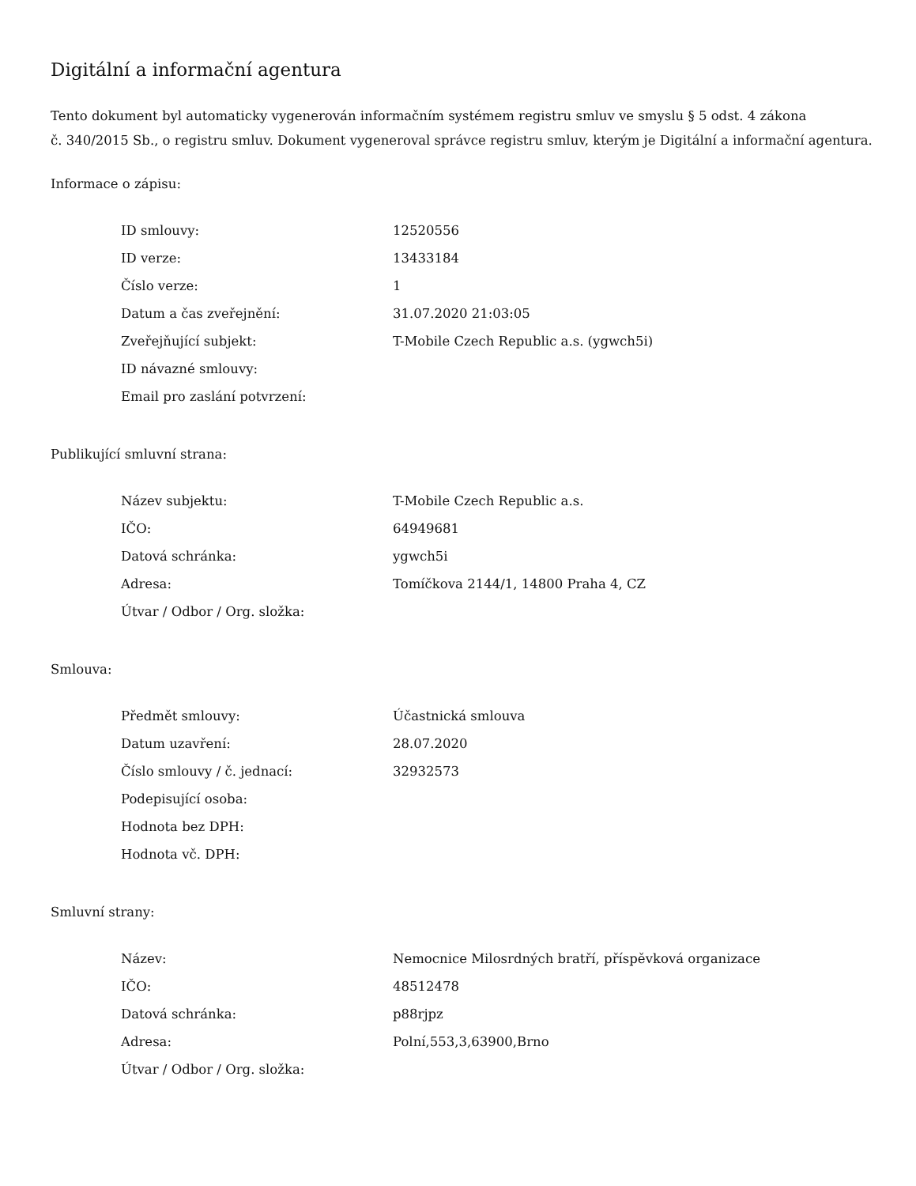Digitální a informační agentura
Tento dokument byl automaticky vygenerován informačním systémem registru smluv ve smyslu § 5 odst. 4 zákona
č. 340/2015 Sb., o registru smluv. Dokument vygeneroval správce registru smluv, kterým je Digitální a informační agentura.
Informace o zápisu:
| ID smlouvy: | 12520556 |
| ID verze: | 13433184 |
| Číslo verze: | 1 |
| Datum a čas zveřejnění: | 31.07.2020 21:03:05 |
| Zveřejňující subjekt: | T-Mobile Czech Republic a.s. (ygwch5i) |
| ID návazné smlouvy: | |
| Email pro zaslání potvrzení: | |
Publikující smluvní strana:
| Název subjektu: | T-Mobile Czech Republic a.s. |
| IČO: | 64949681 |
| Datová schránka: | ygwch5i |
| Adresa: | Tomíčkova 2144/1, 14800 Praha 4, CZ |
| Útvar / Odbor / Org. složka: | |
Smlouva:
| Předmět smlouvy: | Účastnická smlouva |
| Datum uzavření: | 28.07.2020 |
| Číslo smlouvy / č. jednací: | 32932573 |
| Podepisující osoba: | |
| Hodnota bez DPH: | |
| Hodnota vč. DPH: | |
Smluvní strany:
| Název: | Nemocnice Milosrdných bratří, příspěvková organizace |
| IČO: | 48512478 |
| Datová schránka: | p88rjpz |
| Adresa: | Polní,553,3,63900,Brno |
| Útvar / Odbor / Org. složka: | |